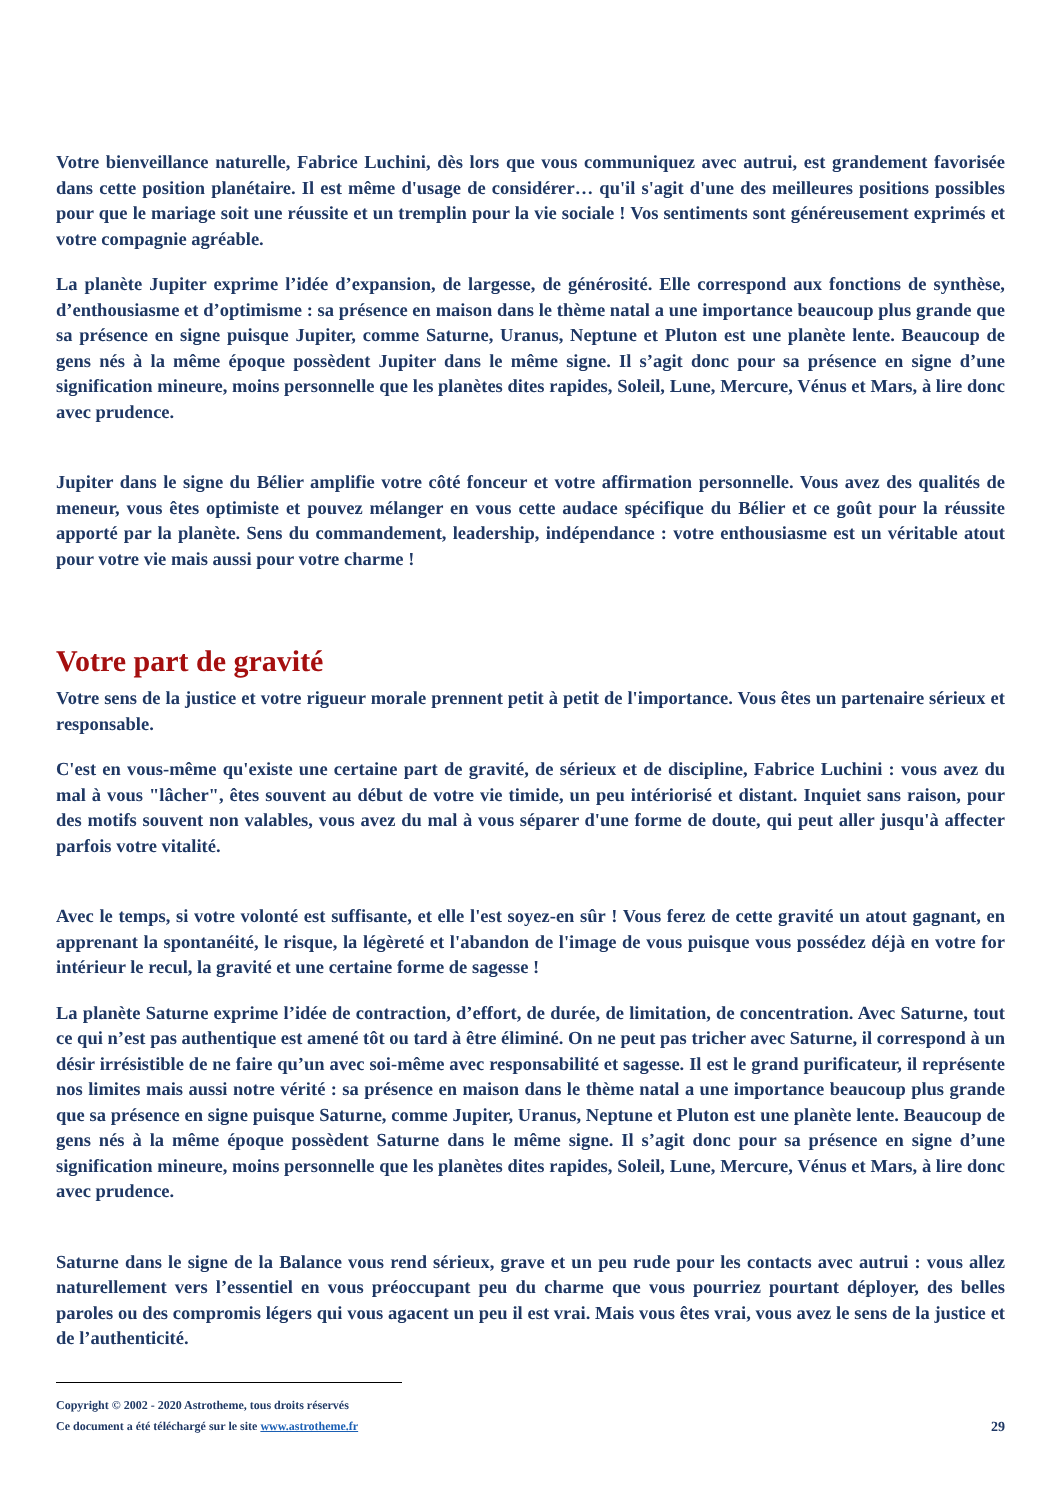Votre bienveillance naturelle, Fabrice Luchini, dès lors que vous communiquez avec autrui, est grandement favorisée dans cette position planétaire. Il est même d'usage de considérer… qu'il s'agit d'une des meilleures positions possibles pour que le mariage soit une réussite et un tremplin pour la vie sociale ! Vos sentiments sont généreusement exprimés et votre compagnie agréable.
La planète Jupiter exprime l’idée d’expansion, de largesse, de générosité. Elle correspond aux fonctions de synthèse, d’enthousiasme et d’optimisme : sa présence en maison dans le thème natal a une importance beaucoup plus grande que sa présence en signe puisque Jupiter, comme Saturne, Uranus, Neptune et Pluton est une planète lente. Beaucoup de gens nés à la même époque possèdent Jupiter dans le même signe. Il s’agit donc pour sa présence en signe d’une signification mineure, moins personnelle que les planètes dites rapides, Soleil, Lune, Mercure, Vénus et Mars, à lire donc avec prudence.
Jupiter dans le signe du Bélier amplifie votre côté fonceur et votre affirmation personnelle. Vous avez des qualités de meneur, vous êtes optimiste et pouvez mélanger en vous cette audace spécifique du Bélier et ce goût pour la réussite apporté par la planète. Sens du commandement, leadership, indépendance : votre enthousiasme est un véritable atout pour votre vie mais aussi pour votre charme !
Votre part de gravité
Votre sens de la justice et votre rigueur morale prennent petit à petit de l'importance. Vous êtes un partenaire sérieux et responsable.
C'est en vous-même qu'existe une certaine part de gravité, de sérieux et de discipline, Fabrice Luchini : vous avez du mal à vous "lâcher", êtes souvent au début de votre vie timide, un peu intériorisé et distant. Inquiet sans raison, pour des motifs souvent non valables, vous avez du mal à vous séparer d'une forme de doute, qui peut aller jusqu'à affecter parfois votre vitalité.
Avec le temps, si votre volonté est suffisante, et elle l'est soyez-en sûr ! Vous ferez de cette gravité un atout gagnant, en apprenant la spontanéité, le risque, la légèreté et l'abandon de l'image de vous puisque vous possédez déjà en votre for intérieur le recul, la gravité et une certaine forme de sagesse !
La planète Saturne exprime l’idée de contraction, d’effort, de durée, de limitation, de concentration. Avec Saturne, tout ce qui n’est pas authentique est amené tôt ou tard à être éliminé. On ne peut pas tricher avec Saturne, il correspond à un désir irrésistible de ne faire qu’un avec soi-même avec responsabilité et sagesse. Il est le grand purificateur, il représente nos limites mais aussi notre vérité : sa présence en maison dans le thème natal a une importance beaucoup plus grande que sa présence en signe puisque Saturne, comme Jupiter, Uranus, Neptune et Pluton est une planète lente. Beaucoup de gens nés à la même époque possèdent Saturne dans le même signe. Il s’agit donc pour sa présence en signe d’une signification mineure, moins personnelle que les planètes dites rapides, Soleil, Lune, Mercure, Vénus et Mars, à lire donc avec prudence.
Saturne dans le signe de la Balance vous rend sérieux, grave et un peu rude pour les contacts avec autrui : vous allez naturellement vers l’essentiel en vous préoccupant peu du charme que vous pourriez pourtant déployer, des belles paroles ou des compromis légers qui vous agacent un peu il est vrai. Mais vous êtes vrai, vous avez le sens de la justice et de l’authenticité.
Copyright © 2002 - 2020 Astrotheme, tous droits réservés
Ce document a été téléchargé sur le site www.astrotheme.fr
29